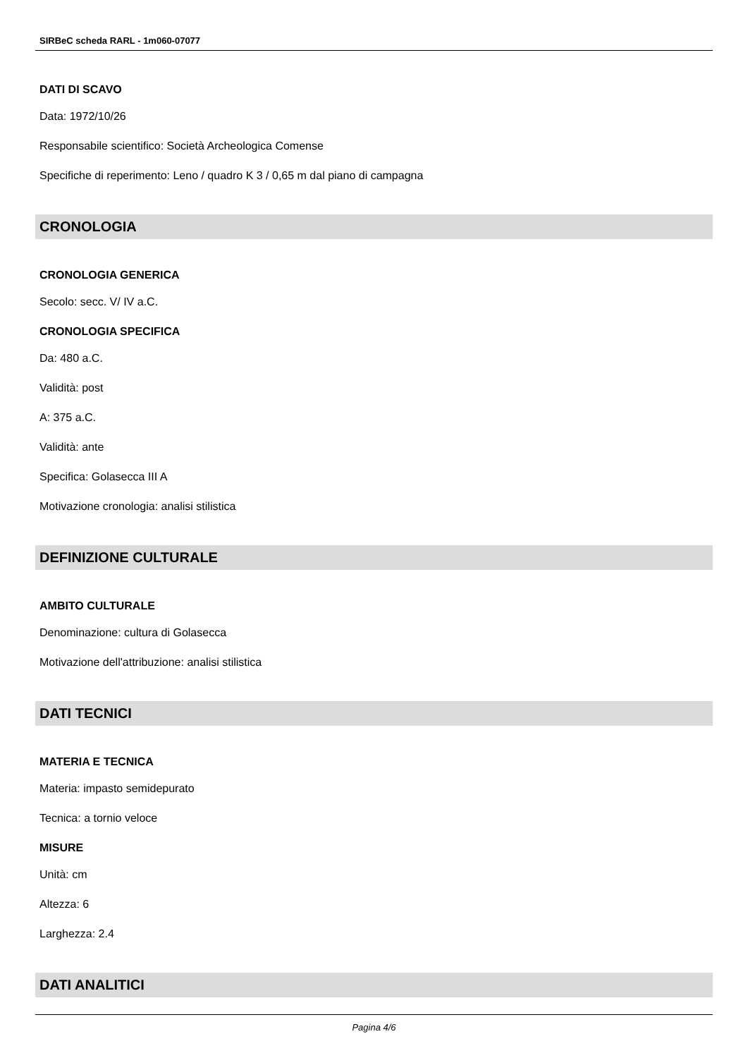SIRBeC scheda RARL - 1m060-07077
DATI DI SCAVO
Data: 1972/10/26
Responsabile scientifico: Società Archeologica Comense
Specifiche di reperimento: Leno / quadro K 3 / 0,65 m dal piano di campagna
CRONOLOGIA
CRONOLOGIA GENERICA
Secolo: secc. V/ IV a.C.
CRONOLOGIA SPECIFICA
Da: 480 a.C.
Validità: post
A: 375 a.C.
Validità: ante
Specifica: Golasecca III A
Motivazione cronologia: analisi stilistica
DEFINIZIONE CULTURALE
AMBITO CULTURALE
Denominazione: cultura di Golasecca
Motivazione dell'attribuzione: analisi stilistica
DATI TECNICI
MATERIA E TECNICA
Materia: impasto semidepurato
Tecnica: a tornio veloce
MISURE
Unità: cm
Altezza: 6
Larghezza: 2.4
DATI ANALITICI
Pagina 4/6